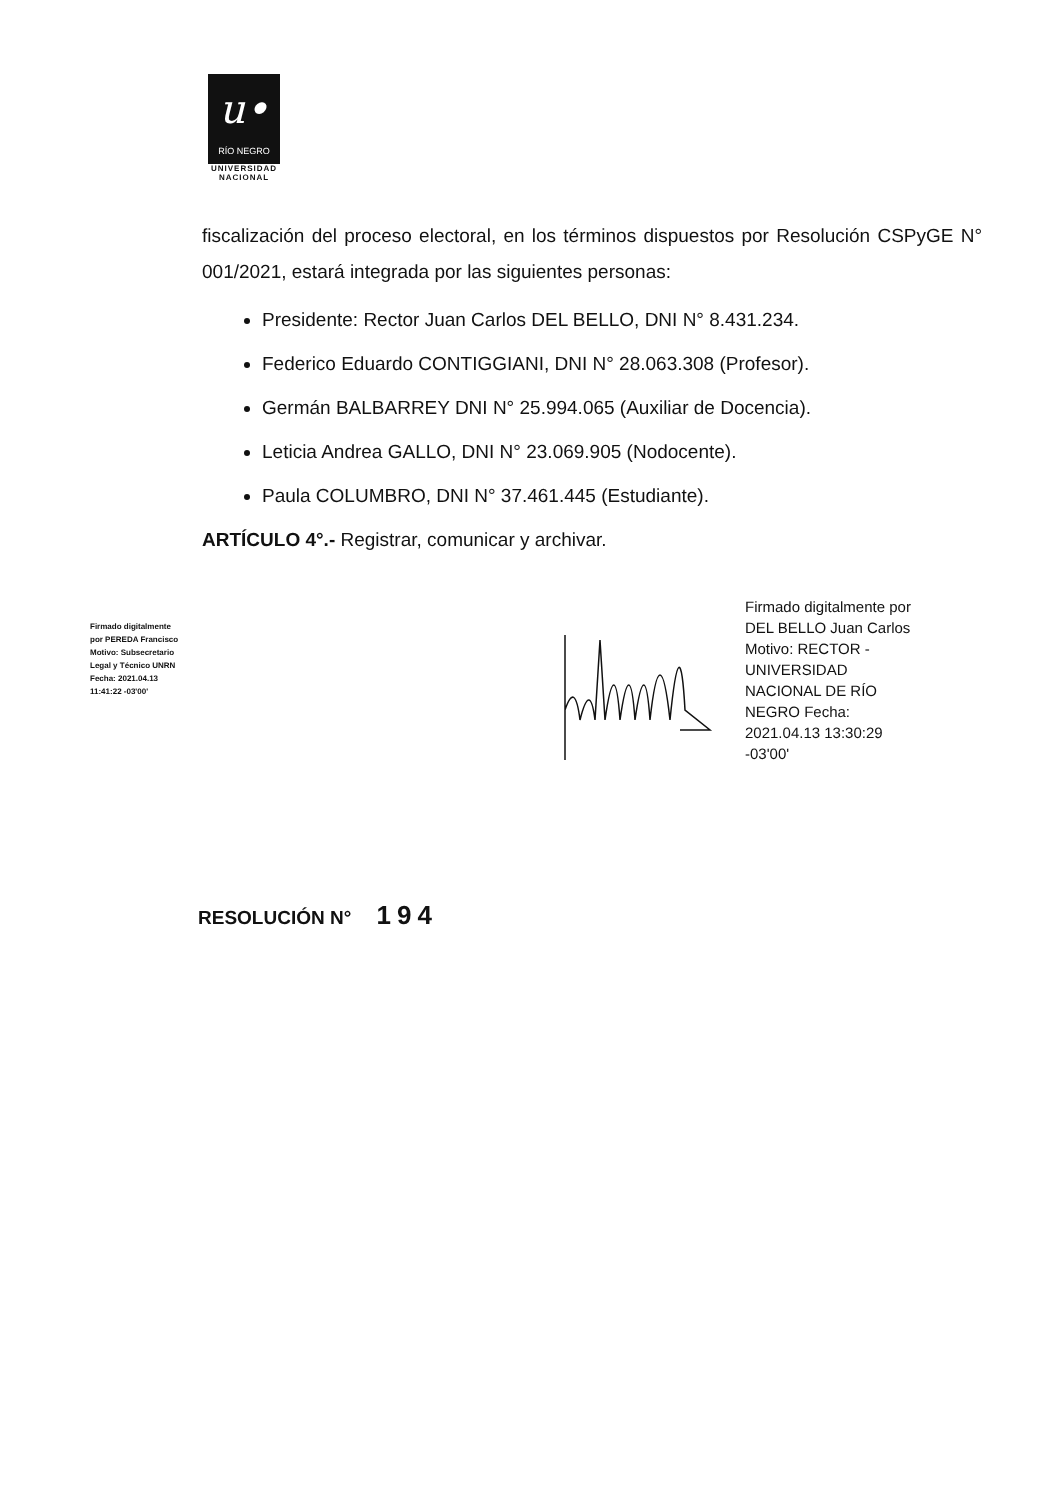u•
RÍO NEGRO
UNIVERSIDAD
NACIONAL
fiscalización del proceso electoral, en los términos dispuestos por Resolución CSPyGE N° 001/2021, estará integrada por las siguientes personas:
Presidente: Rector Juan Carlos DEL BELLO, DNI N° 8.431.234.
Federico Eduardo CONTIGGIANI, DNI N° 28.063.308 (Profesor).
Germán BALBARREY DNI N° 25.994.065 (Auxiliar de Docencia).
Leticia Andrea GALLO, DNI N° 23.069.905 (Nodocente).
Paula COLUMBRO, DNI N° 37.461.445 (Estudiante).
ARTÍCULO 4°.- Registrar, comunicar y archivar.
Firmado digitalmente por PEREDA Francisco Motivo: Subsecretario Legal y Técnico UNRN Fecha: 2021.04.13 11:41:22 -03'00'
Firmado digitalmente por DEL BELLO Juan Carlos Motivo: RECTOR - UNIVERSIDAD NACIONAL DE RÍO NEGRO Fecha: 2021.04.13 13:30:29 -03'00'
RESOLUCIÓN N° 194